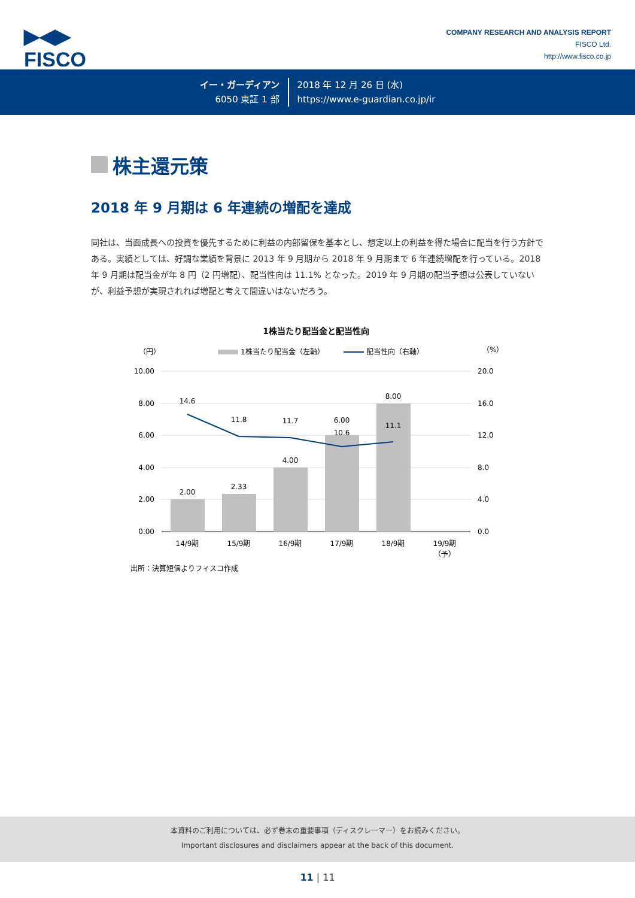▶◀▶
FISCO
COMPANY RESEARCH AND ANALYSIS REPORT
FISCO Ltd.
http://www.fisco.co.jp
イー・ガーディアン
6050 東証 1 部
2018 年 12 月 26 日 (水)
https://www.e-guardian.co.jp/ir
株主還元策
2018 年 9 月期は 6 年連続の増配を達成
同社は、当面成長への投資を優先するために利益の内部留保を基本とし、想定以上の利益を得た場合に配当を行う方針である。実績としては、好調な業績を背景に 2013 年 9 月期から 2018 年 9 月期まで 6 年連続増配を行っている。2018 年 9 月期は配当金が年 8 円（2 円増配）、配当性向は 11.1% となった。2019 年 9 月期の配当予想は公表していないが、利益予想が実現されれば増配と考えて間違いはないだろう。
1株当たり配当金と配当性向
（円）
（%）
1株当たり配当金（左軸）
配当性向（右軸）
10.00
8.00
6.00
4.00
2.00
0.00
20.0
16.0
12.0
8.0
4.0
0.0
2.00
2.33
4.00
6.00
8.00
14.6
11.8
11.7
10.6
11.1
14/9期
15/9期
16/9期
17/9期
18/9期
19/9期
（予）
出所：決算短信よりフィスコ作成
本資料のご利用については、必ず巻末の重要事項（ディスクレーマー）をお読みください。
Important disclosures and disclaimers appear at the back of this document.
11 | 11